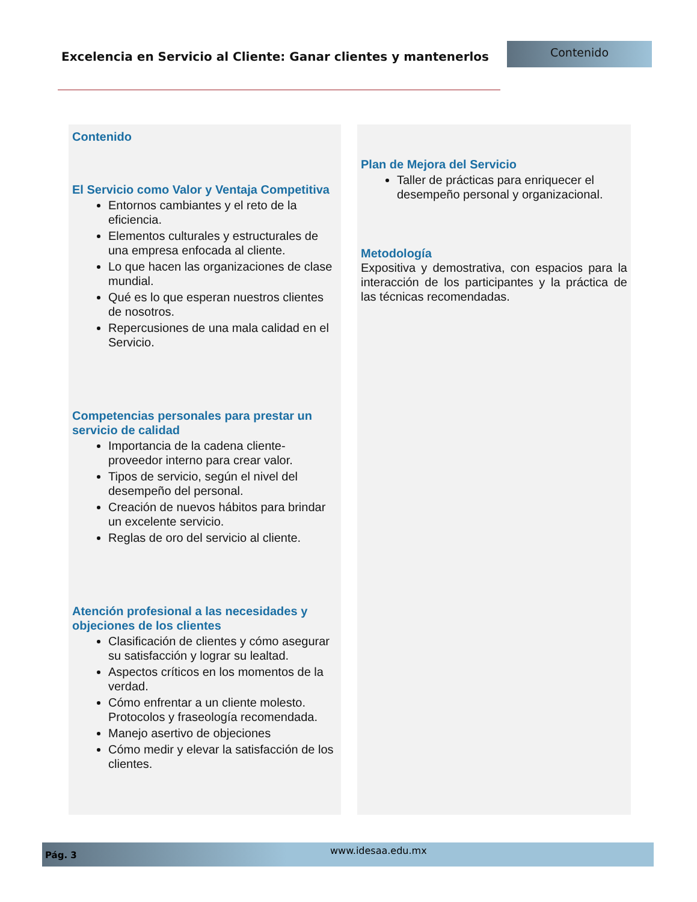Excelencia en Servicio al Cliente: Ganar clientes y mantenerlos
Contenido
Contenido
El Servicio como Valor y Ventaja Competitiva
Entornos cambiantes y el reto de la eficiencia.
Elementos culturales y estructurales de una empresa enfocada al cliente.
Lo que hacen las organizaciones de clase mundial.
Qué es lo que esperan nuestros clientes de nosotros.
Repercusiones de una mala calidad en el Servicio.
Competencias personales para prestar un servicio de calidad
Importancia de la cadena cliente-proveedor interno para crear valor.
Tipos de servicio, según el nivel del desempeño del personal.
Creación de nuevos hábitos para brindar un excelente servicio.
Reglas de oro del servicio al cliente.
Atención profesional a las necesidades y objeciones de los clientes
Clasificación de clientes y cómo asegurar su satisfacción y lograr su lealtad.
Aspectos críticos en los momentos de la verdad.
Cómo enfrentar a un cliente molesto. Protocolos y fraseología recomendada.
Manejo asertivo de objeciones
Cómo medir y elevar la satisfacción de los clientes.
Plan de Mejora del Servicio
Taller de prácticas para enriquecer el desempeño personal y organizacional.
Metodología
Expositiva y demostrativa, con espacios para la interacción de los participantes y la práctica de las técnicas recomendadas.
Pág. 3 www.idesaa.edu.mx